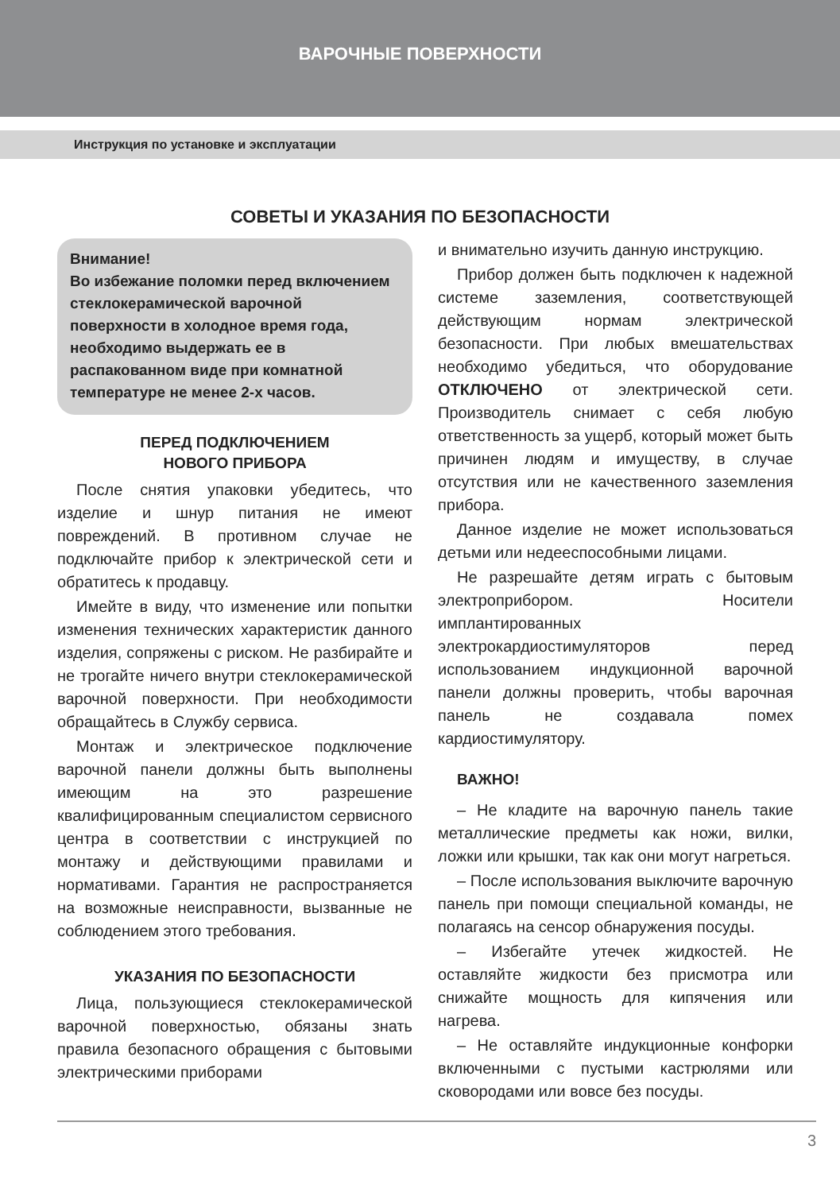ВАРОЧНЫЕ ПОВЕРХНОСТИ
Инструкция по установке и эксплуатации
СОВЕТЫ И УКАЗАНИЯ ПО БЕЗОПАСНОСТИ
Внимание!
Во избежание поломки перед включением стеклокерамической варочной поверхности в холодное время года, необходимо выдержать ее в распакованном виде при комнатной температуре не менее 2-х часов.
ПЕРЕД ПОДКЛЮЧЕНИЕМ
НОВОГО ПРИБОРА
После снятия упаковки убедитесь, что изделие и шнур питания не имеют повреждений. В противном случае не подключайте прибор к электрической сети и обратитесь к продавцу.
Имейте в виду, что изменение или попытки изменения технических характеристик данного изделия, сопряжены с риском. Не разбирайте и не трогайте ничего внутри стеклокерамической варочной поверхности. При необходимости обращайтесь в Службу сервиса.
Монтаж и электрическое подключение варочной панели должны быть выполнены имеющим на это разрешение квалифицированным специалистом сервисного центра в соответствии с инструкцией по монтажу и действующими правилами и нормативами. Гарантия не распространяется на возможные неисправности, вызванные не соблюдением этого требования.
УКАЗАНИЯ ПО БЕЗОПАСНОСТИ
Лица, пользующиеся стеклокерамической варочной поверхностью, обязаны знать правила безопасного обращения с бытовыми электрическими приборами
и внимательно изучить данную инструкцию.
Прибор должен быть подключен к надежной системе заземления, соответствующей действующим нормам электрической безопасности. При любых вмешательствах необходимо убедиться, что оборудование ОТКЛЮЧЕНО от электрической сети. Производитель снимает с себя любую ответственность за ущерб, который может быть причинен людям и имуществу, в случае отсутствия или не качественного заземления прибора.
Данное изделие не может использоваться детьми или недееспособными лицами.
Не разрешайте детям играть с бытовым электроприбором. Носители имплантированных электрокардиостимуляторов перед использованием индукционной варочной панели должны проверить, чтобы варочная панель не создавала помех кардиостимулятору.
ВАЖНО!
– Не кладите на варочную панель такие металлические предметы как ножи, вилки, ложки или крышки, так как они могут нагреться.
– После использования выключите варочную панель при помощи специальной команды, не полагаясь на сенсор обнаружения посуды.
– Избегайте утечек жидкостей. Не оставляйте жидкости без присмотра или снижайте мощность для кипячения или нагрева.
– Не оставляйте индукционные конфорки включенными с пустыми кастрюлями или сковородами или вовсе без посуды.
3